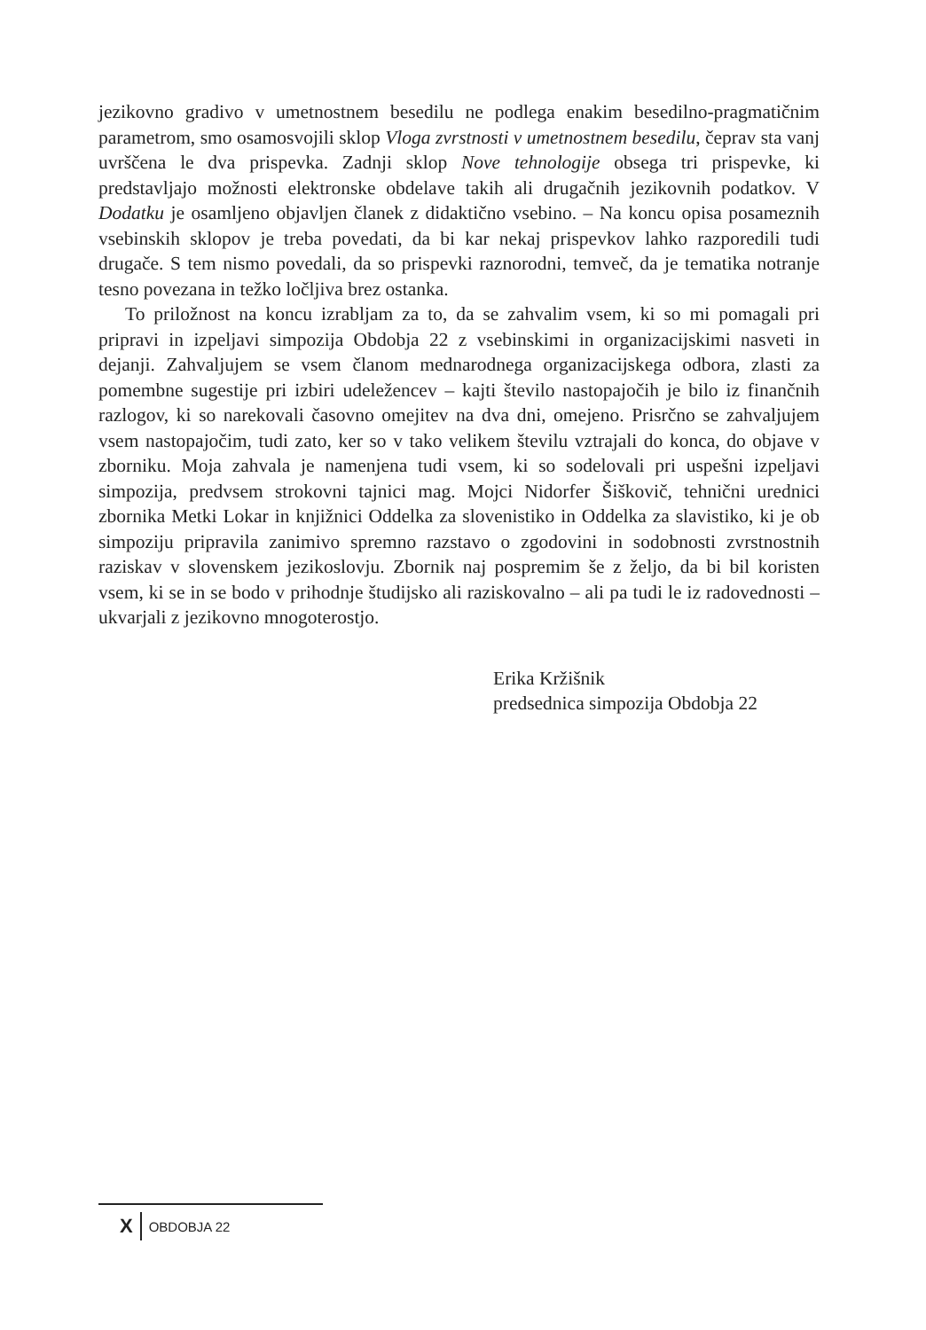jezikovno gradivo v umetnostnem besedilu ne podlega enakim besedilno-pragmatičnim parametrom, smo osamosvojili sklop Vloga zvrstnosti v umetnostnem besedilu, čeprav sta vanj uvrščena le dva prispevka. Zadnji sklop Nove tehnologije obsega tri prispevke, ki predstavljajo možnosti elektronske obdelave takih ali drugačnih jezikovnih podatkov. V Dodatku je osamljeno objavljen članek z didaktično vsebino. – Na koncu opisa posameznih vsebinskih sklopov je treba povedati, da bi kar nekaj prispevkov lahko razporedili tudi drugače. S tem nismo povedali, da so prispevki raznorodni, temveč, da je tematika notranje tesno povezana in težko ločljiva brez ostanka.
To priložnost na koncu izrabljam za to, da se zahvalim vsem, ki so mi pomagali pri pripravi in izpeljavi simpozija Obdobja 22 z vsebinskimi in organizacijskimi nasveti in dejanji. Zahvaljujem se vsem članom mednarodnega organizacijskega odbora, zlasti za pomembne sugestije pri izbiri udeležencev – kajti število nastopajočih je bilo iz finančnih razlogov, ki so narekovali časovno omejitev na dva dni, omejeno. Prisrčno se zahvaljujem vsem nastopajočim, tudi zato, ker so v tako velikem številu vztrajali do konca, do objave v zborniku. Moja zahvala je namenjena tudi vsem, ki so sodelovali pri uspešni izpeljavi simpozija, predvsem strokovni tajnici mag. Mojci Nidorfer Šiškovič, tehnični urednici zbornika Metki Lokar in knjižnici Oddelka za slovenistiko in Oddelka za slavistiko, ki je ob simpoziju pripravila zanimivo spremno razstavo o zgodovini in sodobnosti zvrstnostnih raziskav v slovenskem jezikoslovju. Zbornik naj pospremim še z željo, da bi bil koristen vsem, ki se in se bodo v prihodnje študijsko ali raziskovalno – ali pa tudi le iz radovednosti – ukvarjali z jezikovno mnogoterostjo.
Erika Kržišnik
predsednica simpozija Obdobja 22
X OBDOBJA 22